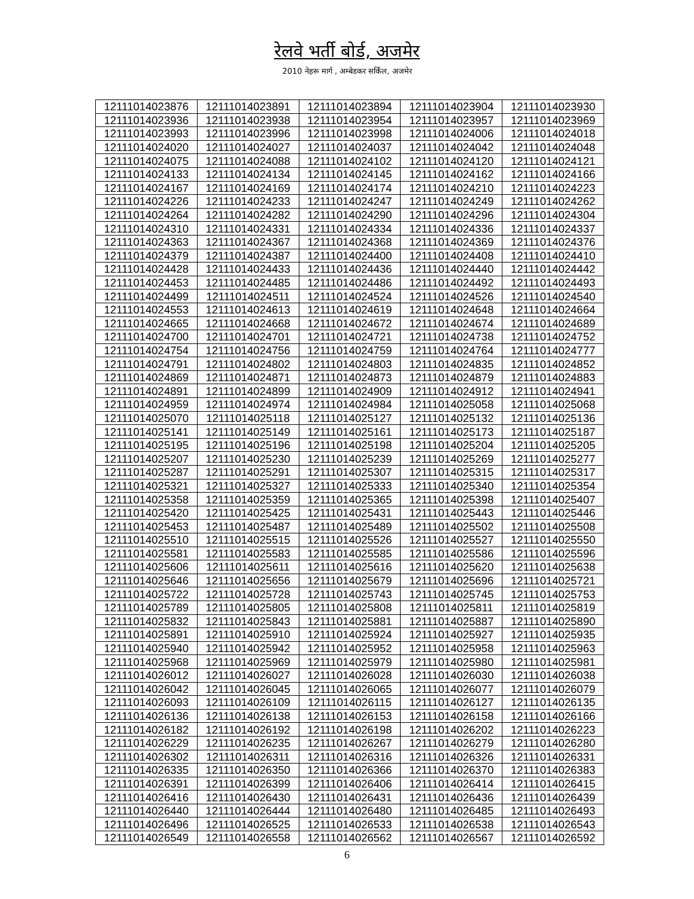रेलवे भर्ती बोर्ड, अजमेर
2010 नेहरू मार्ग , अम्बेडकर सर्किल, अजमेर
| 12111014023876 | 12111014023891 | 12111014023894 | 12111014023904 | 12111014023930 |
| 12111014023936 | 12111014023938 | 12111014023954 | 12111014023957 | 12111014023969 |
| 12111014023993 | 12111014023996 | 12111014023998 | 12111014024006 | 12111014024018 |
| 12111014024020 | 12111014024027 | 12111014024037 | 12111014024042 | 12111014024048 |
| 12111014024075 | 12111014024088 | 12111014024102 | 12111014024120 | 12111014024121 |
| 12111014024133 | 12111014024134 | 12111014024145 | 12111014024162 | 12111014024166 |
| 12111014024167 | 12111014024169 | 12111014024174 | 12111014024210 | 12111014024223 |
| 12111014024226 | 12111014024233 | 12111014024247 | 12111014024249 | 12111014024262 |
| 12111014024264 | 12111014024282 | 12111014024290 | 12111014024296 | 12111014024304 |
| 12111014024310 | 12111014024331 | 12111014024334 | 12111014024336 | 12111014024337 |
| 12111014024363 | 12111014024367 | 12111014024368 | 12111014024369 | 12111014024376 |
| 12111014024379 | 12111014024387 | 12111014024400 | 12111014024408 | 12111014024410 |
| 12111014024428 | 12111014024433 | 12111014024436 | 12111014024440 | 12111014024442 |
| 12111014024453 | 12111014024485 | 12111014024486 | 12111014024492 | 12111014024493 |
| 12111014024499 | 12111014024511 | 12111014024524 | 12111014024526 | 12111014024540 |
| 12111014024553 | 12111014024613 | 12111014024619 | 12111014024648 | 12111014024664 |
| 12111014024665 | 12111014024668 | 12111014024672 | 12111014024674 | 12111014024689 |
| 12111014024700 | 12111014024701 | 12111014024721 | 12111014024738 | 12111014024752 |
| 12111014024754 | 12111014024756 | 12111014024759 | 12111014024764 | 12111014024777 |
| 12111014024791 | 12111014024802 | 12111014024803 | 12111014024835 | 12111014024852 |
| 12111014024869 | 12111014024871 | 12111014024873 | 12111014024879 | 12111014024883 |
| 12111014024891 | 12111014024899 | 12111014024909 | 12111014024912 | 12111014024941 |
| 12111014024959 | 12111014024974 | 12111014024984 | 12111014025058 | 12111014025068 |
| 12111014025070 | 12111014025118 | 12111014025127 | 12111014025132 | 12111014025136 |
| 12111014025141 | 12111014025149 | 12111014025161 | 12111014025173 | 12111014025187 |
| 12111014025195 | 12111014025196 | 12111014025198 | 12111014025204 | 12111014025205 |
| 12111014025207 | 12111014025230 | 12111014025239 | 12111014025269 | 12111014025277 |
| 12111014025287 | 12111014025291 | 12111014025307 | 12111014025315 | 12111014025317 |
| 12111014025321 | 12111014025327 | 12111014025333 | 12111014025340 | 12111014025354 |
| 12111014025358 | 12111014025359 | 12111014025365 | 12111014025398 | 12111014025407 |
| 12111014025420 | 12111014025425 | 12111014025431 | 12111014025443 | 12111014025446 |
| 12111014025453 | 12111014025487 | 12111014025489 | 12111014025502 | 12111014025508 |
| 12111014025510 | 12111014025515 | 12111014025526 | 12111014025527 | 12111014025550 |
| 12111014025581 | 12111014025583 | 12111014025585 | 12111014025586 | 12111014025596 |
| 12111014025606 | 12111014025611 | 12111014025616 | 12111014025620 | 12111014025638 |
| 12111014025646 | 12111014025656 | 12111014025679 | 12111014025696 | 12111014025721 |
| 12111014025722 | 12111014025728 | 12111014025743 | 12111014025745 | 12111014025753 |
| 12111014025789 | 12111014025805 | 12111014025808 | 12111014025811 | 12111014025819 |
| 12111014025832 | 12111014025843 | 12111014025881 | 12111014025887 | 12111014025890 |
| 12111014025891 | 12111014025910 | 12111014025924 | 12111014025927 | 12111014025935 |
| 12111014025940 | 12111014025942 | 12111014025952 | 12111014025958 | 12111014025963 |
| 12111014025968 | 12111014025969 | 12111014025979 | 12111014025980 | 12111014025981 |
| 12111014026012 | 12111014026027 | 12111014026028 | 12111014026030 | 12111014026038 |
| 12111014026042 | 12111014026045 | 12111014026065 | 12111014026077 | 12111014026079 |
| 12111014026093 | 12111014026109 | 12111014026115 | 12111014026127 | 12111014026135 |
| 12111014026136 | 12111014026138 | 12111014026153 | 12111014026158 | 12111014026166 |
| 12111014026182 | 12111014026192 | 12111014026198 | 12111014026202 | 12111014026223 |
| 12111014026229 | 12111014026235 | 12111014026267 | 12111014026279 | 12111014026280 |
| 12111014026302 | 12111014026311 | 12111014026316 | 12111014026326 | 12111014026331 |
| 12111014026335 | 12111014026350 | 12111014026366 | 12111014026370 | 12111014026383 |
| 12111014026391 | 12111014026399 | 12111014026406 | 12111014026414 | 12111014026415 |
| 12111014026416 | 12111014026430 | 12111014026431 | 12111014026436 | 12111014026439 |
| 12111014026440 | 12111014026444 | 12111014026480 | 12111014026485 | 12111014026493 |
| 12111014026496 | 12111014026525 | 12111014026533 | 12111014026538 | 12111014026543 |
| 12111014026549 | 12111014026558 | 12111014026562 | 12111014026567 | 12111014026592 |
6